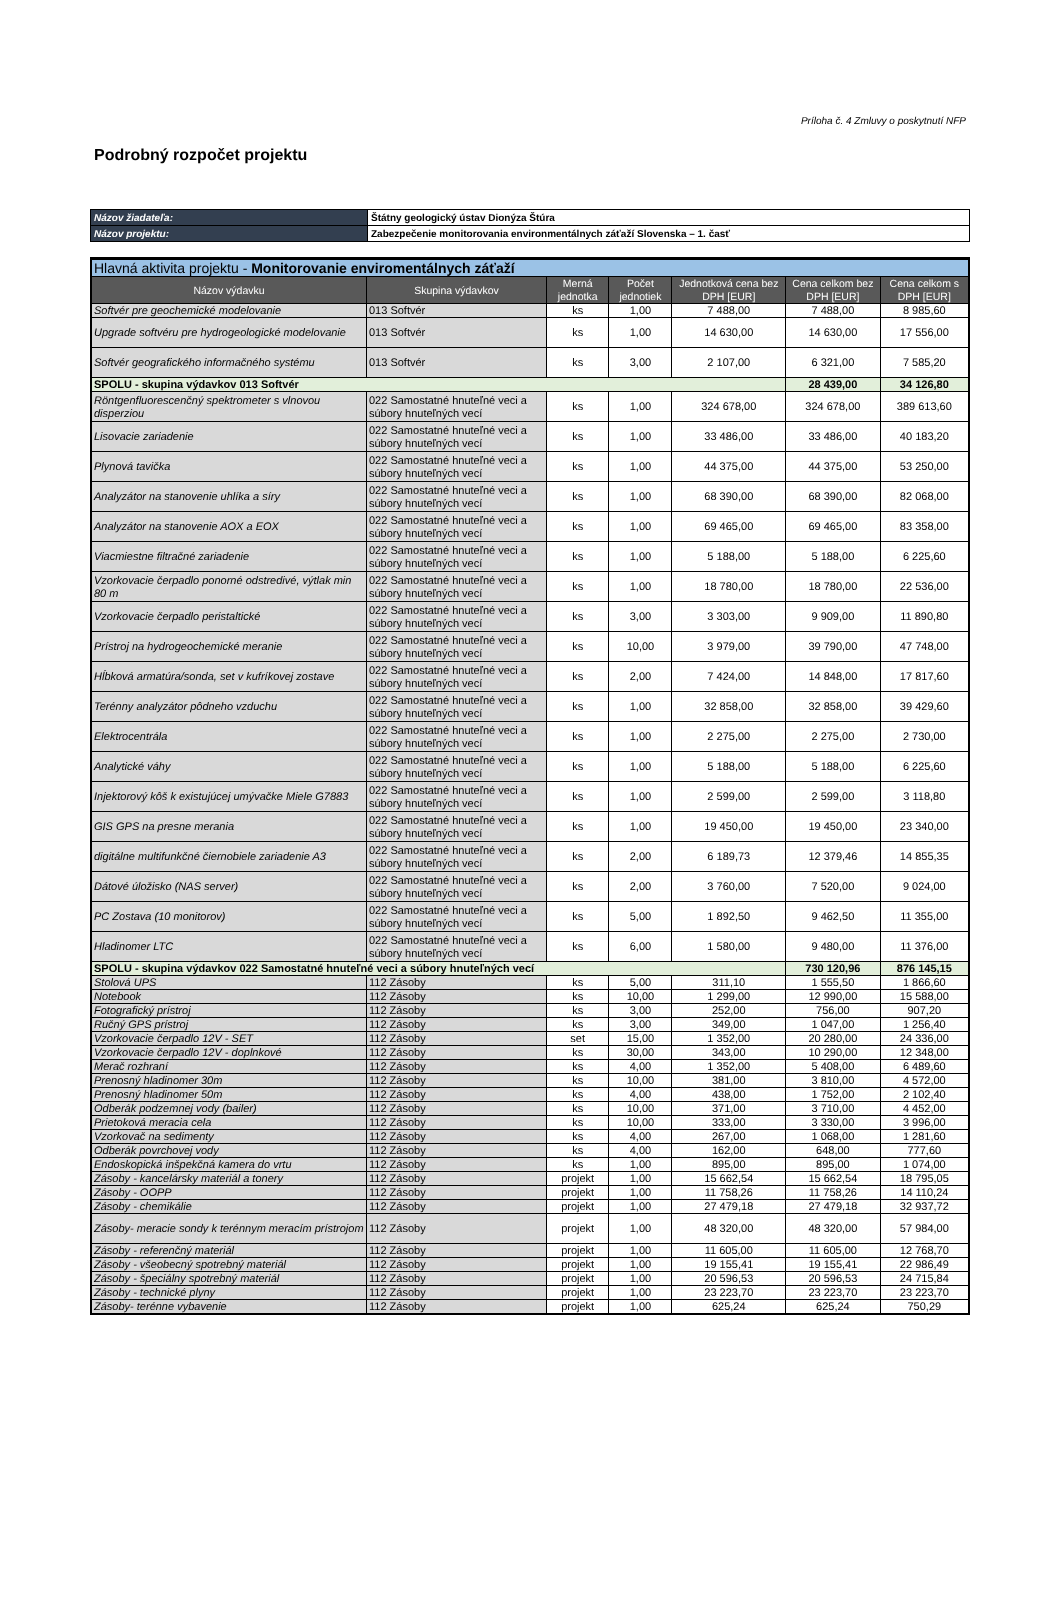Príloha č. 4 Zmluvy o poskytnutí NFP
Podrobný rozpočet projektu
| Názov žiadateľa: | Štátny geologický ústav Dionýza Štúra |
| Názov projektu: | Zabezpečenie monitorovania environmentálnych záťaží Slovenska – 1. časť |
| Hlavná aktivita projektu - Monitorovanie enviromentálnych záťaží | | | | | | |
| Názov výdavku | Skupina výdavkov | Merná jednotka | Počet jednotiek | Jednotková cena bez DPH [EUR] | Cena celkom bez DPH [EUR] | Cena celkom s DPH [EUR] |
| Softvér pre geochemické modelovanie | 013 Softvér | ks | 1,00 | 7 488,00 | 7 488,00 | 8 985,60 |
| Upgrade softvéru pre hydrogeologické modelovanie | 013 Softvér | ks | 1,00 | 14 630,00 | 14 630,00 | 17 556,00 |
| Softvér geografického informačného systému | 013 Softvér | ks | 3,00 | 2 107,00 | 6 321,00 | 7 585,20 |
| SPOLU - skupina výdavkov 013 Softvér | | | | | 28 439,00 | 34 126,80 |
| Röntgenfluorescenčný spektrometer s vlnovou disperziou | 022 Samostatné hnuteľné veci a súbory hnuteľných vecí | ks | 1,00 | 324 678,00 | 324 678,00 | 389 613,60 |
| Lisovacie zariadenie | 022 Samostatné hnuteľné veci a súbory hnuteľných vecí | ks | 1,00 | 33 486,00 | 33 486,00 | 40 183,20 |
| Plynová tavička | 022 Samostatné hnuteľné veci a súbory hnuteľných vecí | ks | 1,00 | 44 375,00 | 44 375,00 | 53 250,00 |
| Analyzátor na stanovenie uhlíka a síry | 022 Samostatné hnuteľné veci a súbory hnuteľných vecí | ks | 1,00 | 68 390,00 | 68 390,00 | 82 068,00 |
| Analyzátor na stanovenie AOX a EOX | 022 Samostatné hnuteľné veci a súbory hnuteľných vecí | ks | 1,00 | 69 465,00 | 69 465,00 | 83 358,00 |
| Viacmiestne filtračné zariadenie | 022 Samostatné hnuteľné veci a súbory hnuteľných vecí | ks | 1,00 | 5 188,00 | 5 188,00 | 6 225,60 |
| Vzorkovacie čerpadlo ponorné odstredivé, výtlak min 80 m | 022 Samostatné hnuteľné veci a súbory hnuteľných vecí | ks | 1,00 | 18 780,00 | 18 780,00 | 22 536,00 |
| Vzorkovacie čerpadlo peristaltické | 022 Samostatné hnuteľné veci a súbory hnuteľných vecí | ks | 3,00 | 3 303,00 | 9 909,00 | 11 890,80 |
| Prístroj na hydrogeochemické meranie | 022 Samostatné hnuteľné veci a súbory hnuteľných vecí | ks | 10,00 | 3 979,00 | 39 790,00 | 47 748,00 |
| Hĺbková armatúra/sonda, set v kufríkovej zostave | 022 Samostatné hnuteľné veci a súbory hnuteľných vecí | ks | 2,00 | 7 424,00 | 14 848,00 | 17 817,60 |
| Terénny analyzátor pôdneho vzduchu | 022 Samostatné hnuteľné veci a súbory hnuteľných vecí | ks | 1,00 | 32 858,00 | 32 858,00 | 39 429,60 |
| Elektrocentrála | 022 Samostatné hnuteľné veci a súbory hnuteľných vecí | ks | 1,00 | 2 275,00 | 2 275,00 | 2 730,00 |
| Analytické váhy | 022 Samostatné hnuteľné veci a súbory hnuteľných vecí | ks | 1,00 | 5 188,00 | 5 188,00 | 6 225,60 |
| Injektorový kôš k existujúcej umývačke Miele G7883 | 022 Samostatné hnuteľné veci a súbory hnuteľných vecí | ks | 1,00 | 2 599,00 | 2 599,00 | 3 118,80 |
| GIS GPS na presne merania | 022 Samostatné hnuteľné veci a súbory hnuteľných vecí | ks | 1,00 | 19 450,00 | 19 450,00 | 23 340,00 |
| digitálne multifunkčné čiernobiele zariadenie A3 | 022 Samostatné hnuteľné veci a súbory hnuteľných vecí | ks | 2,00 | 6 189,73 | 12 379,46 | 14 855,35 |
| Dátové úložisko (NAS server) | 022 Samostatné hnuteľné veci a súbory hnuteľných vecí | ks | 2,00 | 3 760,00 | 7 520,00 | 9 024,00 |
| PC Zostava (10 monitorov) | 022 Samostatné hnuteľné veci a súbory hnuteľných vecí | ks | 5,00 | 1 892,50 | 9 462,50 | 11 355,00 |
| Hladinomer LTC | 022 Samostatné hnuteľné veci a súbory hnuteľných vecí | ks | 6,00 | 1 580,00 | 9 480,00 | 11 376,00 |
| SPOLU - skupina výdavkov 022 Samostatné hnuteľné veci a súbory hnuteľných vecí | | | | | 730 120,96 | 876 145,15 |
| Stolová UPS | 112 Zásoby | ks | 5,00 | 311,10 | 1 555,50 | 1 866,60 |
| Notebook | 112 Zásoby | ks | 10,00 | 1 299,00 | 12 990,00 | 15 588,00 |
| Fotografický prístroj | 112 Zásoby | ks | 3,00 | 252,00 | 756,00 | 907,20 |
| Ručný GPS prístroj | 112 Zásoby | ks | 3,00 | 349,00 | 1 047,00 | 1 256,40 |
| Vzorkovacie čerpadlo 12V - SET | 112 Zásoby | set | 15,00 | 1 352,00 | 20 280,00 | 24 336,00 |
| Vzorkovacie čerpadlo 12V - doplnkové | 112 Zásoby | ks | 30,00 | 343,00 | 10 290,00 | 12 348,00 |
| Merač rozhraní | 112 Zásoby | ks | 4,00 | 1 352,00 | 5 408,00 | 6 489,60 |
| Prenosný hladinomer 30m | 112 Zásoby | ks | 10,00 | 381,00 | 3 810,00 | 4 572,00 |
| Prenosný hladinomer 50m | 112 Zásoby | ks | 4,00 | 438,00 | 1 752,00 | 2 102,40 |
| Odberák podzemnej vody (bailer) | 112 Zásoby | ks | 10,00 | 371,00 | 3 710,00 | 4 452,00 |
| Prietoková meracia cela | 112 Zásoby | ks | 10,00 | 333,00 | 3 330,00 | 3 996,00 |
| Vzorkovač na sedimenty | 112 Zásoby | ks | 4,00 | 267,00 | 1 068,00 | 1 281,60 |
| Odberák povrchovej vody | 112 Zásoby | ks | 4,00 | 162,00 | 648,00 | 777,60 |
| Endoskopická inšpekčná kamera do vrtu | 112 Zásoby | ks | 1,00 | 895,00 | 895,00 | 1 074,00 |
| Zásoby - kancelársky materiál a tonery | 112 Zásoby | projekt | 1,00 | 15 662,54 | 15 662,54 | 18 795,05 |
| Zásoby - OOPP | 112 Zásoby | projekt | 1,00 | 11 758,26 | 11 758,26 | 14 110,24 |
| Zásoby - chemikálie | 112 Zásoby | projekt | 1,00 | 27 479,18 | 27 479,18 | 32 937,72 |
| Zásoby- meracie sondy k terénnym meracím prístrojom | 112 Zásoby | projekt | 1,00 | 48 320,00 | 48 320,00 | 57 984,00 |
| Zásoby - referenčný materiál | 112 Zásoby | projekt | 1,00 | 11 605,00 | 11 605,00 | 12 768,70 |
| Zásoby - všeobecný spotrebný materiál | 112 Zásoby | projekt | 1,00 | 19 155,41 | 19 155,41 | 22 986,49 |
| Zásoby - špeciálny spotrebný materiál | 112 Zásoby | projekt | 1,00 | 20 596,53 | 20 596,53 | 24 715,84 |
| Zásoby - technické plyny | 112 Zásoby | projekt | 1,00 | 23 223,70 | 23 223,70 | 23 223,70 |
| Zásoby- terénne vybavenie | 112 Zásoby | projekt | 1,00 | 625,24 | 625,24 | 750,29 |